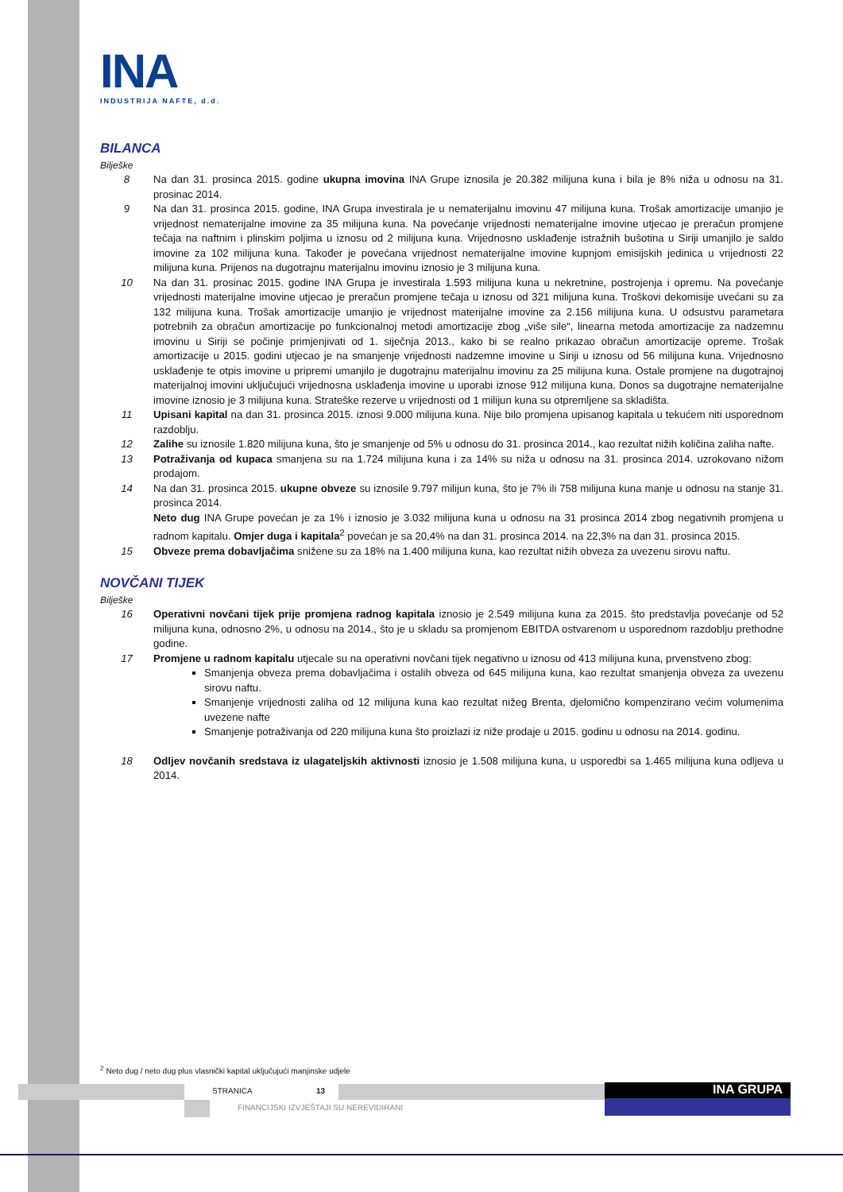INA
INDUSTRIJA NAFTE, d.d.
BILANCA
Bilješke
8 Na dan 31. prosinca 2015. godine ukupna imovina INA Grupe iznosila je 20.382 milijuna kuna i bila je 8% niža u odnosu na 31. prosinac 2014.
9 Na dan 31. prosinca 2015. godine, INA Grupa investirala je u nematerijalnu imovinu 47 milijuna kuna. Trošak amortizacije umanjio je vrijednost nematerijalne imovine za 35 milijuna kuna. Na povećanje vrijednosti nematerijalne imovine utjecao je preračun promjene tečaja na naftnim i plinskim poljima u iznosu od 2 milijuna kuna. Vrijednosno usklađenje istražnih bušotina u Siriji umanjilo je saldo imovine za 102 milijuna kuna. Također je povećana vrijednost nematerijalne imovine kupnjom emisijskih jedinica u vrijednosti 22 milijuna kuna. Prijenos na dugotrajnu materijalnu imovinu iznosio je 3 milijuna kuna.
10 Na dan 31. prosinac 2015. godine INA Grupa je investirala 1.593 milijuna kuna u nekretnine, postrojenja i opremu. Na povećanje vrijednosti materijalne imovine utjecao je preračun promjene tečaja u iznosu od 321 milijuna kuna. Troškovi dekomisije uvećani su za 132 milijuna kuna. Trošak amortizacije umanjio je vrijednost materijalne imovine za 2.156 milijuna kuna. U odsustvu parametara potrebnih za obračun amortizacije po funkcionalnoj metodi amortizacije zbog „više sile“, linearna metoda amortizacije za nadzemnu imovinu u Siriji se počinje primjenjivati od 1. siječnja 2013., kako bi se realno prikazao obračun amortizacije opreme. Trošak amortizacije u 2015. godini utjecao je na smanjenje vrijednosti nadzemne imovine u Siriji u iznosu od 56 milijuna kuna. Vrijednosno usklađenje te otpis imovine u pripremi umanjilo je dugotrajnu materijalnu imovinu za 25 milijuna kuna. Ostale promjene na dugotrajnoj materijalnoj imovini uključujući vrijednosna usklađenja imovine u uporabi iznose 912 milijuna kuna. Donos sa dugotrajne nematerijalne imovine iznosio je 3 milijuna kuna. Strateške rezerve u vrijednosti od 1 milijun kuna su otpremljene sa skladišta.
11 Upisani kapital na dan 31. prosinca 2015. iznosi 9.000 milijuna kuna. Nije bilo promjena upisanog kapitala u tekućem niti usporednom razdoblju.
12 Zalihe su iznosile 1.820 milijuna kuna, što je smanjenje od 5% u odnosu do 31. prosinca 2014., kao rezultat nižih količina zaliha nafte.
13 Potraživanja od kupaca smanjena su na 1.724 milijuna kuna i za 14% su niža u odnosu na 31. prosinca 2014. uzrokovano nižom prodajom.
14 Na dan 31. prosinca 2015. ukupne obveze su iznosile 9.797 milijun kuna, što je 7% ili 758 milijuna kuna manje u odnosu na stanje 31. prosinca 2014.
Neto dug INA Grupe povećan je za 1% i iznosio je 3.032 milijuna kuna u odnosu na 31 prosinca 2014 zbog negativnih promjena u radnom kapitalu. Omjer duga i kapitala<sup>2</sup> povećan je sa 20,4% na dan 31. prosinca 2014. na 22,3% na dan 31. prosinca 2015.
15 Obveze prema dobavljačima snižene su za 18% na 1.400 milijuna kuna, kao rezultat nižih obveza za uvezenu sirovu naftu.
NOVČANI TIJEK
Bilješke
16 Operativni novčani tijek prije promjena radnog kapitala iznosio je 2.549 milijuna kuna za 2015. što predstavlja povećanje od 52 milijuna kuna, odnosno 2%, u odnosu na 2014., što je u skladu sa promjenom EBITDA ostvarenom u usporednom razdoblju prethodne godine.
17 Promjene u radnom kapitalu utjecale su na operativni novčani tijek negativno u iznosu od 413 milijuna kuna, prvenstveno zbog:
Smanjenja obveza prema dobavljačima i ostalih obveza od 645 milijuna kuna, kao rezultat smanjenja obveza za uvezenu sirovu naftu.
Smanjenje vrijednosti zaliha od 12 milijuna kuna kao rezultat nižeg Brenta, djelomično kompenzirano većim volumenima uvezene nafte
Smanjenje potraživanja od 220 milijuna kuna što proizlazi iz niže prodaje u 2015. godinu u odnosu na 2014. godinu.
18 Odljev novčanih sredstava iz ulagateljskih aktivnosti iznosio je 1.508 milijuna kuna, u usporedbi sa 1.465 milijuna kuna odljeva u 2014.
<sup>2</sup> Neto dug / neto dug plus vlasnički kapital uključujući manjinske udjele
STRANICA 13
FINANCIJSKI IZVJEŠTAJI SU NEREVIDIRANI
INA GRUPA